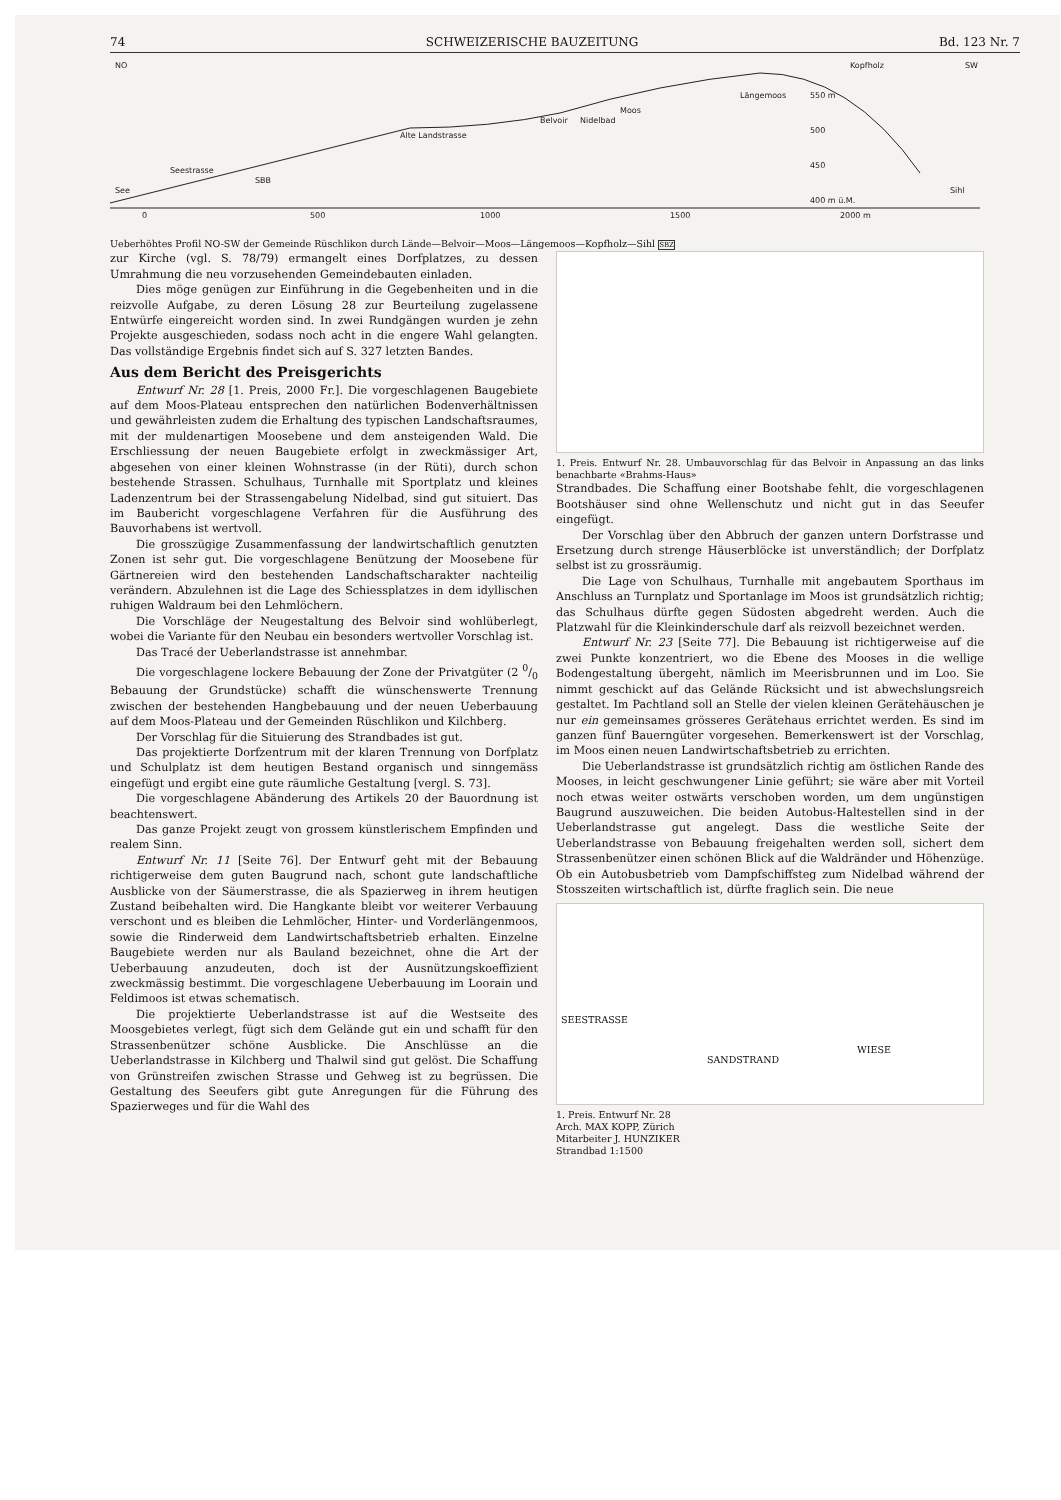74 SCHWEIZERISCHE BAUZEITUNG Bd. 123 Nr. 7
NO
SW
See
Seestrasse
SBB
Alte Landstrasse
Belvoir
Nidelbad
Moos
Längemoos
Kopfholz
Sihl
0
500
1000
1500
2000 m
400 m ü.M.
450
500
550 m
Ueberhöhtes Profil NO-SW der Gemeinde Rüschlikon durch Lände—Belvoir—Moos—Längemoos—Kopfholz—Sihl SBZ
zur Kirche (vgl. S. 78/79) ermangelt eines Dorfplatzes, zu dessen Umrahmung die neu vorzusehenden Gemeindebauten einladen.
Dies möge genügen zur Einführung in die Gegebenheiten und in die reizvolle Aufgabe, zu deren Lösung 28 zur Beurteilung zugelassene Entwürfe eingereicht worden sind. In zwei Rundgängen wurden je zehn Projekte ausgeschieden, sodass noch acht in die engere Wahl gelangten. Das vollständige Ergebnis findet sich auf S. 327 letzten Bandes.
Aus dem Bericht des Preisgerichts
Entwurf Nr. 28 [1. Preis, 2000 Fr.]. Die vorgeschlagenen Baugebiete auf dem Moos-Plateau entsprechen den natürlichen Bodenverhältnissen und gewährleisten zudem die Erhaltung des typischen Landschaftsraumes, mit der muldenartigen Moosebene und dem ansteigenden Wald. Die Erschliessung der neuen Baugebiete erfolgt in zweckmässiger Art, abgesehen von einer kleinen Wohnstrasse (in der Rüti), durch schon bestehende Strassen. Schulhaus, Turnhalle mit Sportplatz und kleines Ladenzentrum bei der Strassengabelung Nidelbad, sind gut situiert. Das im Baubericht vorgeschlagene Verfahren für die Ausführung des Bauvorhabens ist wertvoll.
Die grosszügige Zusammenfassung der landwirtschaftlich genutzten Zonen ist sehr gut. Die vorgeschlagene Benützung der Moosebene für Gärtnereien wird den bestehenden Landschaftscharakter nachteilig verändern. Abzulehnen ist die Lage des Schiessplatzes in dem idyllischen ruhigen Waldraum bei den Lehmlöchern.
Die Vorschläge der Neugestaltung des Belvoir sind wohlüberlegt, wobei die Variante für den Neubau ein besonders wertvoller Vorschlag ist.
Das Tracé der Ueberlandstrasse ist annehmbar.
Die vorgeschlagene lockere Bebauung der Zone der Privatgüter (2 0/0 Bebauung der Grundstücke) schafft die wünschenswerte Trennung zwischen der bestehenden Hangbebauung und der neuen Ueberbauung auf dem Moos-Plateau und der Gemeinden Rüschlikon und Kilchberg.
Der Vorschlag für die Situierung des Strandbades ist gut.
Das projektierte Dorfzentrum mit der klaren Trennung von Dorfplatz und Schulplatz ist dem heutigen Bestand organisch und sinngemäss eingefügt und ergibt eine gute räumliche Gestaltung [vergl. S. 73].
Die vorgeschlagene Abänderung des Artikels 20 der Bauordnung ist beachtenswert.
Das ganze Projekt zeugt von grossem künstlerischem Empfinden und realem Sinn.
Entwurf Nr. 11 [Seite 76]. Der Entwurf geht mit der Bebauung richtigerweise dem guten Baugrund nach, schont gute landschaftliche Ausblicke von der Säumerstrasse, die als Spazierweg in ihrem heutigen Zustand beibehalten wird. Die Hangkante bleibt vor weiterer Verbauung verschont und es bleiben die Lehmlöcher, Hinter- und Vorderlängenmoos, sowie die Rinderweid dem Landwirtschaftsbetrieb erhalten. Einzelne Baugebiete werden nur als Bauland bezeichnet, ohne die Art der Ueberbauung anzudeuten, doch ist der Ausnützungskoeffizient zweckmässig bestimmt. Die vorgeschlagene Ueberbauung im Loorain und Feldimoos ist etwas schematisch.
Die projektierte Ueberlandstrasse ist auf die Westseite des Moosgebietes verlegt, fügt sich dem Gelände gut ein und schafft für den Strassenbenützer schöne Ausblicke. Die Anschlüsse an die Ueberlandstrasse in Kilchberg und Thalwil sind gut gelöst. Die Schaffung von Grünstreifen zwischen Strasse und Gehweg ist zu begrüssen. Die Gestaltung des Seeufers gibt gute Anregungen für die Führung des Spazierweges und für die Wahl des
1. Preis. Entwurf Nr. 28. Umbauvorschlag für das Belvoir in Anpassung an das links benachbarte «Brahms-Haus»
Strandbades. Die Schaffung einer Bootshabe fehlt, die vorgeschlagenen Bootshäuser sind ohne Wellenschutz und nicht gut in das Seeufer eingefügt.
Der Vorschlag über den Abbruch der ganzen untern Dorfstrasse und Ersetzung durch strenge Häuserblöcke ist unverständlich; der Dorfplatz selbst ist zu grossräumig.
Die Lage von Schulhaus, Turnhalle mit angebautem Sporthaus im Anschluss an Turnplatz und Sportanlage im Moos ist grundsätzlich richtig; das Schulhaus dürfte gegen Südosten abgedreht werden. Auch die Platzwahl für die Kleinkinderschule darf als reizvoll bezeichnet werden.
Entwurf Nr. 23 [Seite 77]. Die Bebauung ist richtigerweise auf die zwei Punkte konzentriert, wo die Ebene des Mooses in die wellige Bodengestaltung übergeht, nämlich im Meerisbrunnen und im Loo. Sie nimmt geschickt auf das Gelände Rücksicht und ist abwechslungsreich gestaltet. Im Pachtland soll an Stelle der vielen kleinen Gerätehäuschen je nur ein gemeinsames grösseres Gerätehaus errichtet werden. Es sind im ganzen fünf Bauerngüter vorgesehen. Bemerkenswert ist der Vorschlag, im Moos einen neuen Landwirtschaftsbetrieb zu errichten.
Die Ueberlandstrasse ist grundsätzlich richtig am östlichen Rande des Mooses, in leicht geschwungener Linie geführt; sie wäre aber mit Vorteil noch etwas weiter ostwärts verschoben worden, um dem ungünstigen Baugrund auszuweichen. Die beiden Autobus-Haltestellen sind in der Ueberlandstrasse gut angelegt. Dass die westliche Seite der Ueberlandstrasse von Bebauung freigehalten werden soll, sichert dem Strassenbenützer einen schönen Blick auf die Waldränder und Höhenzüge. Ob ein Autobusbetrieb vom Dampfschiffsteg zum Nidelbad während der Stosszeiten wirtschaftlich ist, dürfte fraglich sein. Die neue
SEESTRASSE
SANDSTRAND
WIESE
1. Preis. Entwurf Nr. 28
Arch. MAX KOPP, Zürich
Mitarbeiter J. HUNZIKER
Strandbad 1:1500